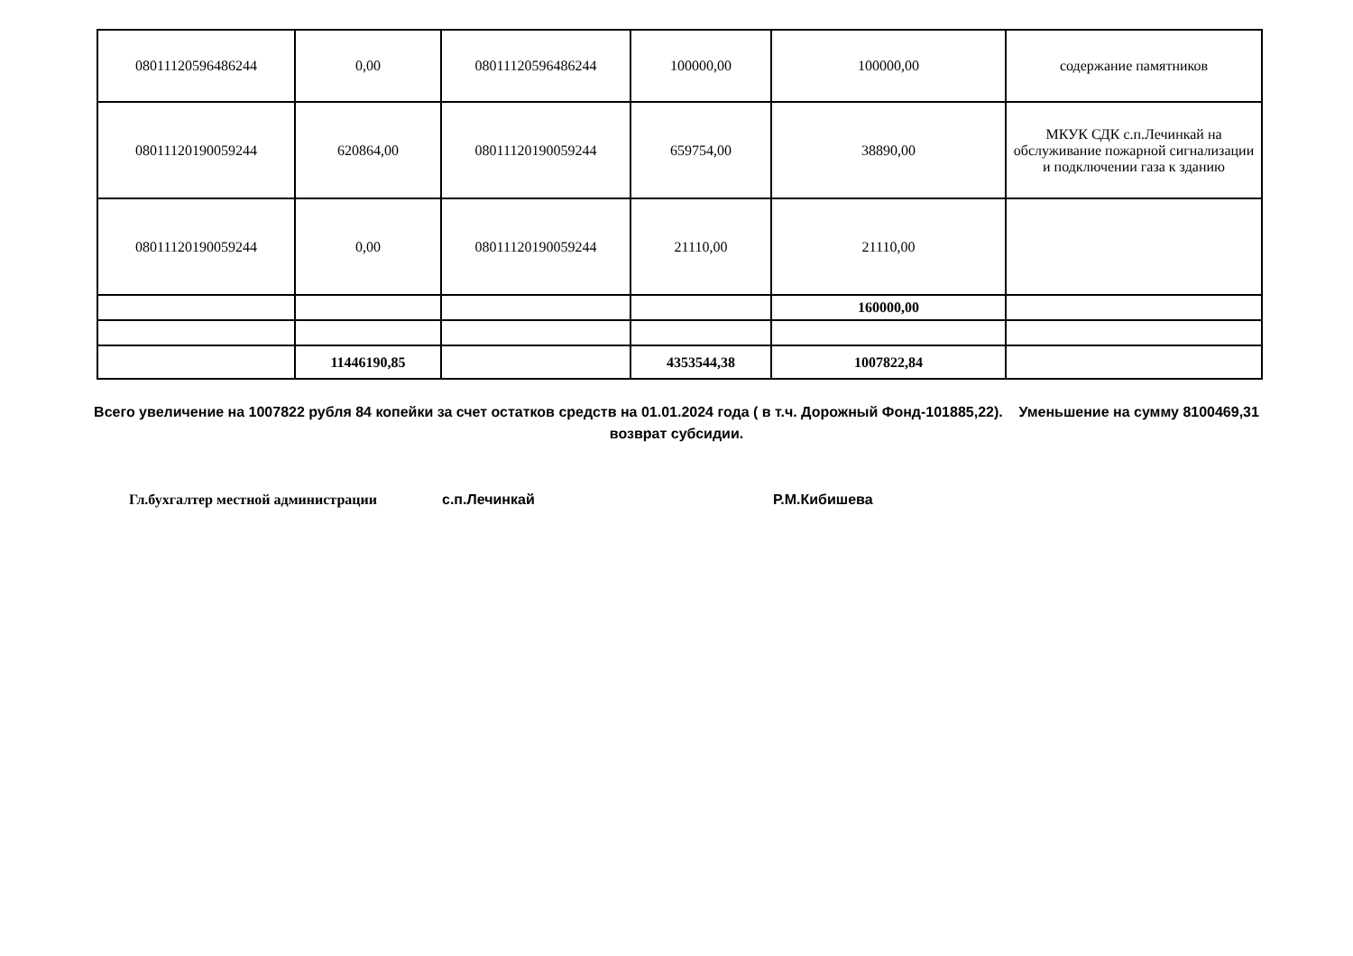| 08011120596486244 | 0,00 | 08011120596486244 | 100000,00 | 100000,00 | содержание памятников |
| 08011120190059244 | 620864,00 | 08011120190059244 | 659754,00 | 38890,00 | МКУК СДК с.п.Лечинкай на обслуживание пожарной сигнализации и подключении газа к зданию |
| 08011120190059244 | 0,00 | 08011120190059244 | 21110,00 | 21110,00 | |
| | | | | 160000,00 | |
| | 11446190,85 | | 4353544,38 | 1007822,84 | |
Всего увеличение на 1007822 рубля 84 копейки за счет остатков средств на 01.01.2024 года ( в т.ч. Дорожный Фонд-101885,22). Уменьшение на сумму 8100469,31 возврат субсидии.
Гл.бухгалтер местной администрации с.п.Лечинкай Р.М.Кибишева